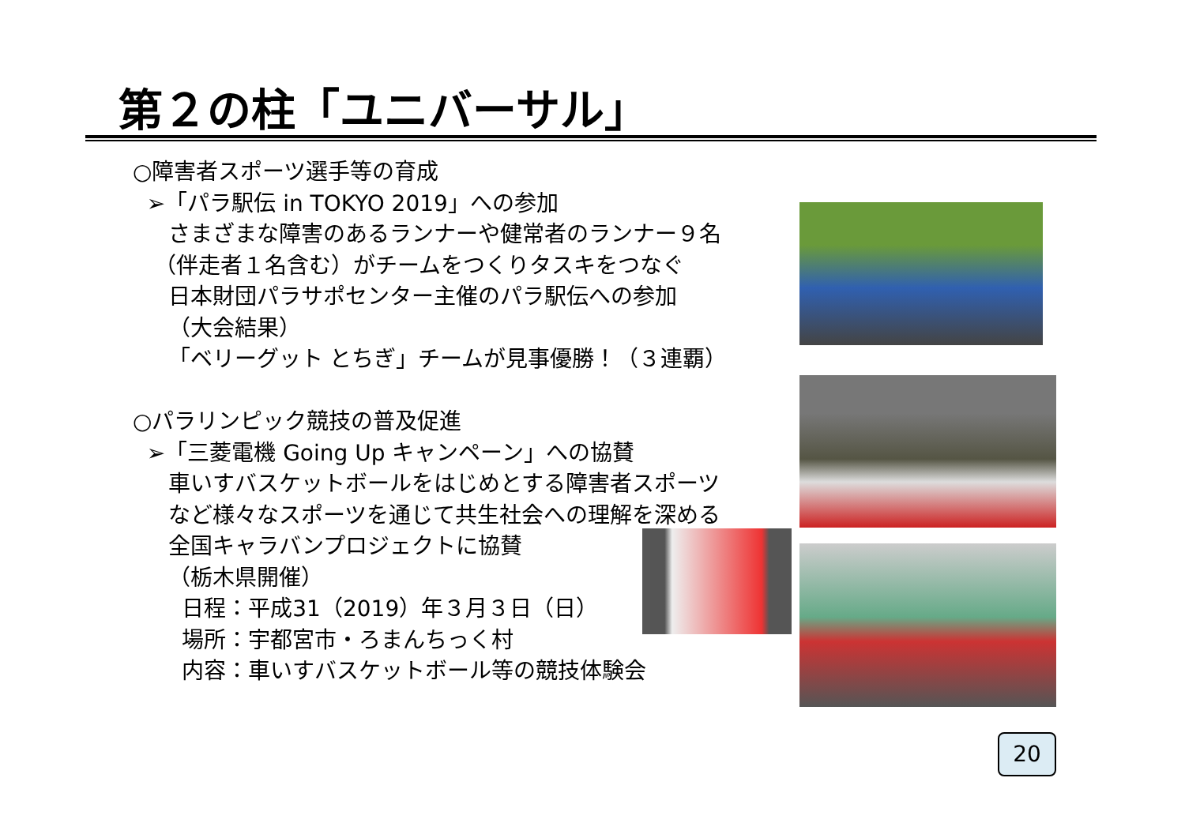第２の柱「ユニバーサル」
○障害者スポーツ選手等の育成
➢「パラ駅伝 in TOKYO 2019」への参加
さまざまな障害のあるランナーや健常者のランナー９名
（伴走者１名含む）がチームをつくりタスキをつなぐ
日本財団パラサポセンター主催のパラ駅伝への参加
（大会結果）
「ベリーグット とちぎ」チームが見事優勝！（３連覇）
○パラリンピック競技の普及促進
➢「三菱電機 Going Up キャンペーン」への協賛
車いすバスケットボールをはじめとする障害者スポーツ
など様々なスポーツを通じて共生社会への理解を深める
全国キャラバンプロジェクトに協賛
（栃木県開催）
日程：平成31（2019）年３月３日（日）
場所：宇都宮市・ろまんちっく村
内容：車いすバスケットボール等の競技体験会
20